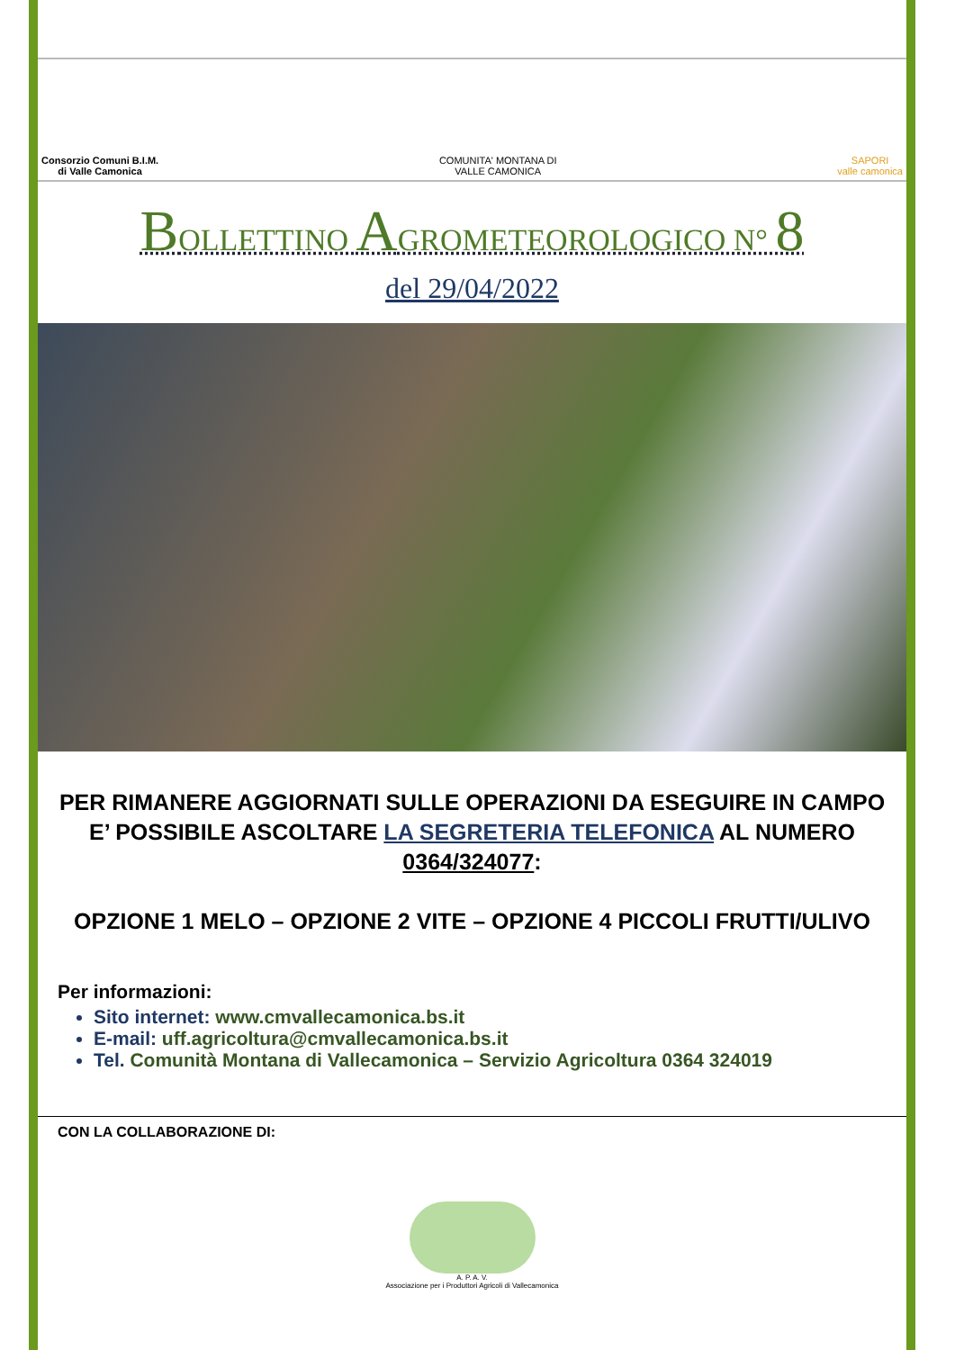Consorzio Comuni B.I.M.
di Valle Camonica
COMUNITA' MONTANA DI
VALLE CAMONICA
SAPORI
valle camonica
BOLLETTINO AGROMETEOROLOGICO N° 8
del 29/04/2022
PER RIMANERE AGGIORNATI SULLE OPERAZIONI DA ESEGUIRE IN CAMPO E’ POSSIBILE ASCOLTARE LA SEGRETERIA TELEFONICA AL NUMERO 0364/324077:
OPZIONE 1 MELO – OPZIONE 2 VITE – OPZIONE 4 PICCOLI FRUTTI/ULIVO
Per informazioni:
Sito internet: www.cmvallecamonica.bs.it
E-mail: uff.agricoltura@cmvallecamonica.bs.it
Tel. Comunità Montana di Vallecamonica – Servizio Agricoltura 0364 324019
CON LA COLLABORAZIONE DI:
A. P. A. V.
Associazione per i Produttori Agricoli di Vallecamonica